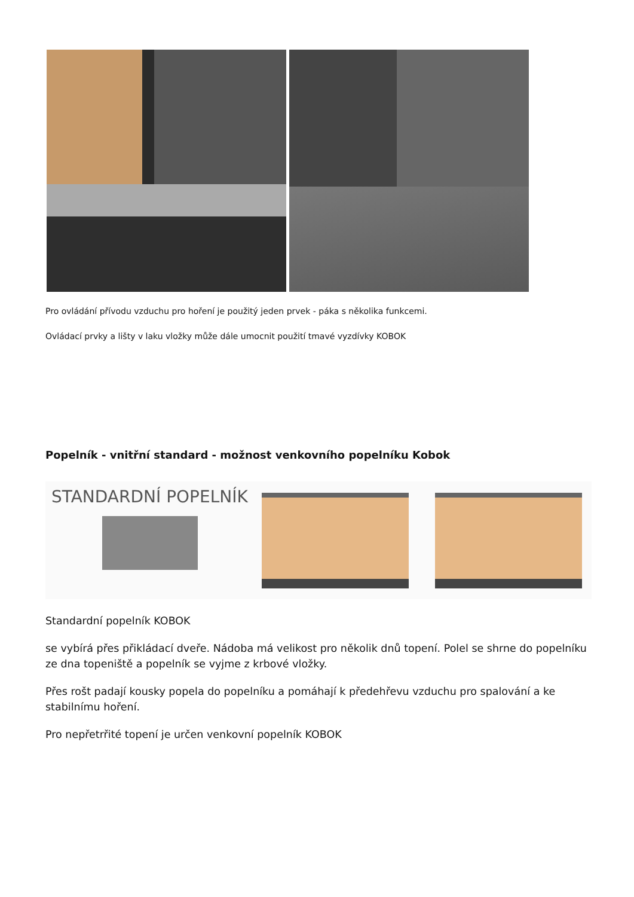Pro ovládání přívodu vzduchu pro hoření je použitý jeden prvek - páka s několika funkcemi.
Ovládací prvky a lišty v laku vložky může dále umocnit použití tmavé vyzdívky KOBOK
Popelník - vnitřní standard - možnost venkovního popelníku Kobok
STANDARDNÍ POPELNÍK
Standardní popelník KOBOK
se vybírá přes přikládací dveře. Nádoba má velikost pro několik dnů topení. Polel se shrne do popelníku ze dna topeniště a popelník se vyjme z krbové vložky.
Přes rošt padají kousky popela do popelníku a pomáhají k předehřevu vzduchu pro spalování a ke stabilnímu hoření.
Pro nepřetrřité topení je určen venkovní popelník KOBOK